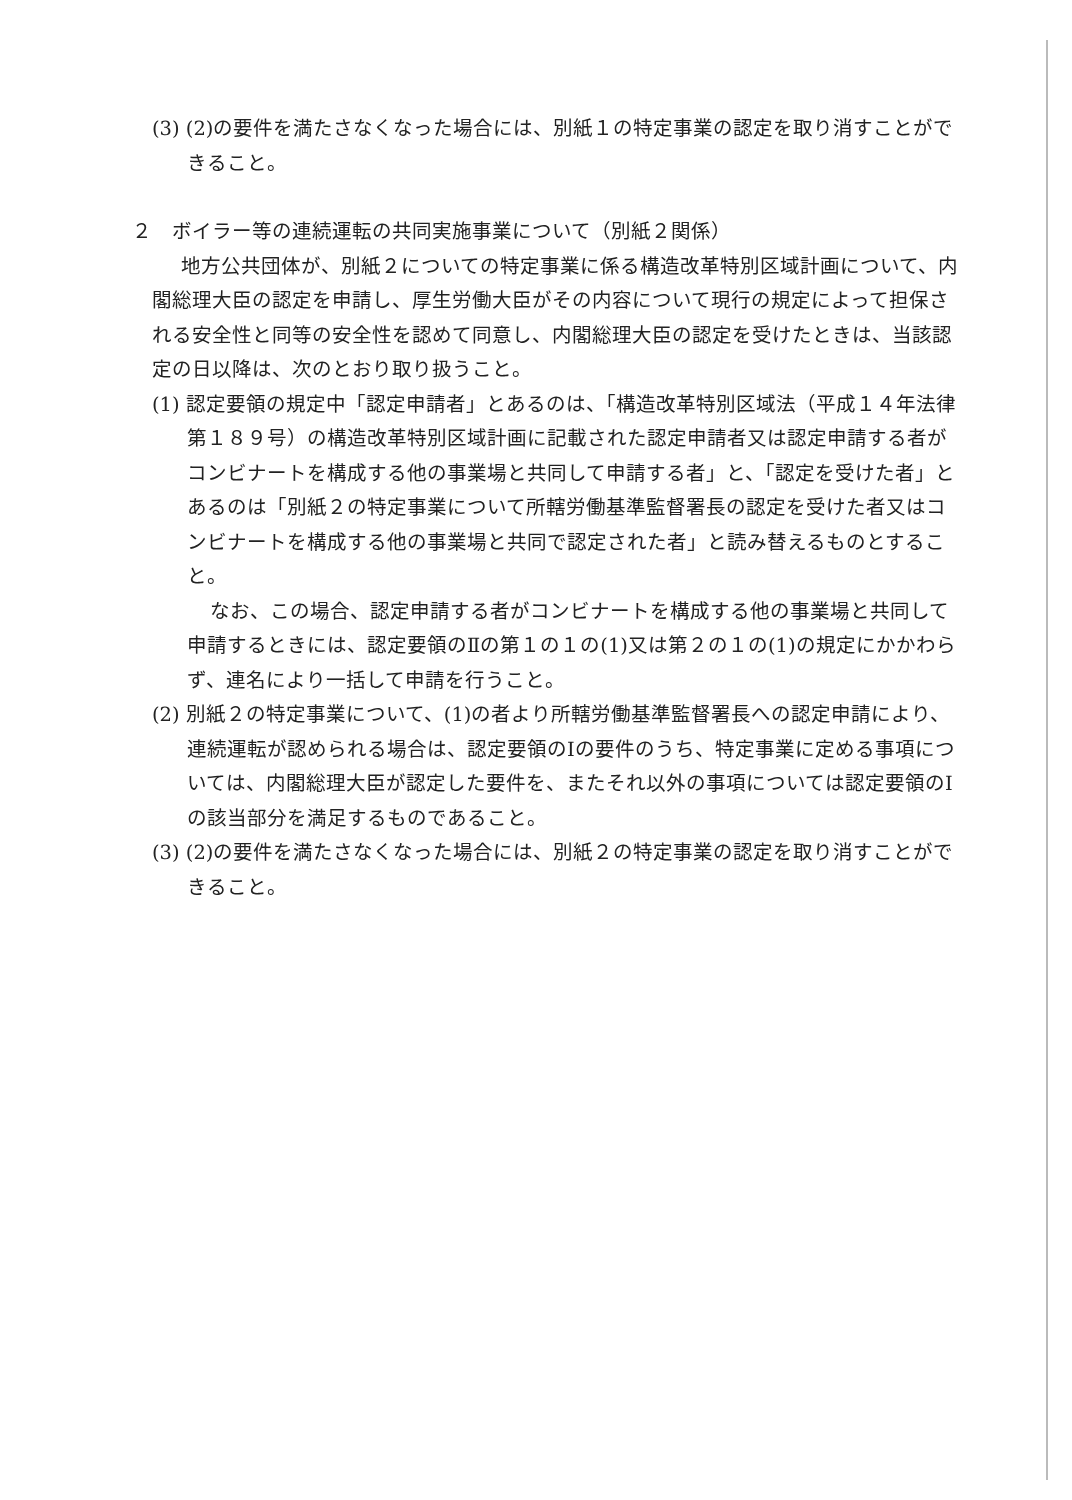(3) (2)の要件を満たさなくなった場合には、別紙１の特定事業の認定を取り消すことができること。
２　ボイラー等の連続運転の共同実施事業について（別紙２関係）
地方公共団体が、別紙２についての特定事業に係る構造改革特別区域計画について、内閣総理大臣の認定を申請し、厚生労働大臣がその内容について現行の規定によって担保される安全性と同等の安全性を認めて同意し、内閣総理大臣の認定を受けたときは、当該認定の日以降は、次のとおり取り扱うこと。
(1) 認定要領の規定中「認定申請者」とあるのは、「構造改革特別区域法（平成１４年法律第１８９号）の構造改革特別区域計画に記載された認定申請者又は認定申請する者がコンビナートを構成する他の事業場と共同して申請する者」と、「認定を受けた者」とあるのは「別紙２の特定事業について所轄労働基準監督署長の認定を受けた者又はコンビナートを構成する他の事業場と共同で認定された者」と読み替えるものとすること。
なお、この場合、認定申請する者がコンビナートを構成する他の事業場と共同して申請するときには、認定要領のⅡの第１の１の(1)又は第２の１の(1)の規定にかかわらず、連名により一括して申請を行うこと。
(2) 別紙２の特定事業について、(1)の者より所轄労働基準監督署長への認定申請により、連続運転が認められる場合は、認定要領のⅠの要件のうち、特定事業に定める事項については、内閣総理大臣が認定した要件を、またそれ以外の事項については認定要領のⅠの該当部分を満足するものであること。
(3) (2)の要件を満たさなくなった場合には、別紙２の特定事業の認定を取り消すことができること。